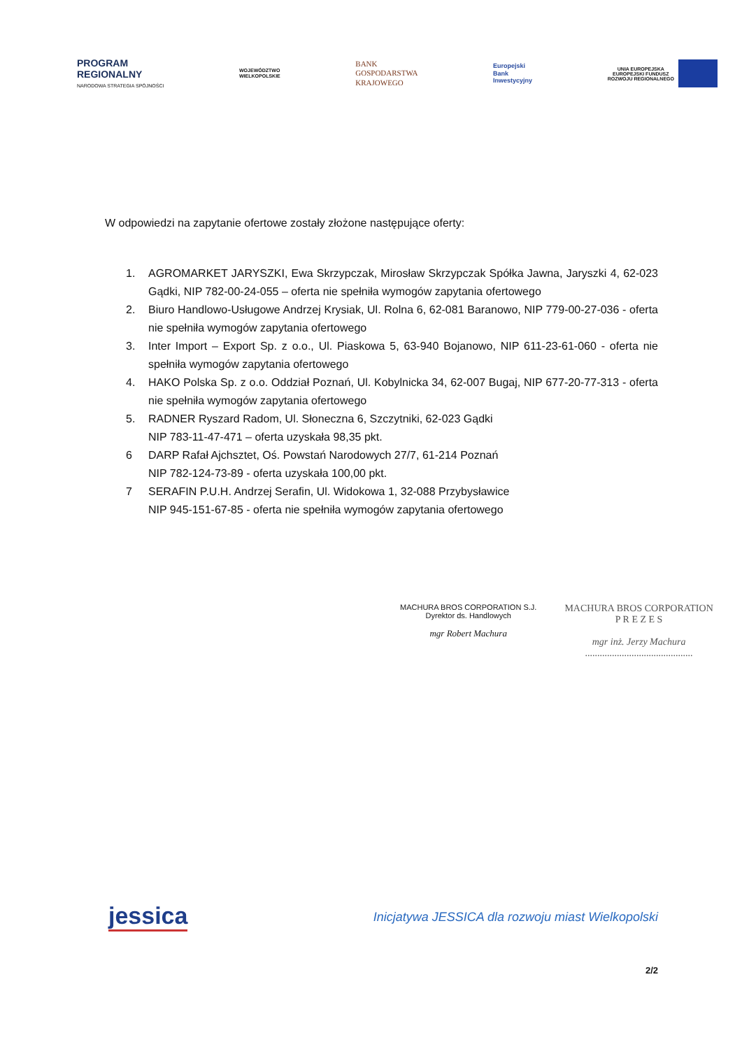PROGRAM
REGIONALNY
NARODOWA STRATEGIA SPÓJNOŚCI
WOJEWÓDZTWO
WIELKOPOLSKIE
BANK
GOSPODARSTWA
KRAJOWEGO
Europejski
Bank
Inwestycyjny
UNIA EUROPEJSKA
EUROPEJSKI FUNDUSZ
ROZWOJU REGIONALNEGO
W odpowiedzi na zapytanie ofertowe zostały złożone następujące oferty:
1. AGROMARKET JARYSZKI, Ewa Skrzypczak, Mirosław Skrzypczak Spółka Jawna, Jaryszki 4, 62-023 Gądki, NIP 782-00-24-055 – oferta nie spełniła wymogów zapytania ofertowego
2. Biuro Handlowo-Usługowe Andrzej Krysiak, Ul. Rolna 6, 62-081 Baranowo, NIP 779-00-27-036 - oferta nie spełniła wymogów zapytania ofertowego
3. Inter Import – Export Sp. z o.o., Ul. Piaskowa 5, 63-940 Bojanowo, NIP 611-23-61-060 - oferta nie spełniła wymogów zapytania ofertowego
4. HAKO Polska Sp. z o.o. Oddział Poznań, Ul. Kobylnicka 34, 62-007 Bugaj, NIP 677-20-77-313 - oferta nie spełniła wymogów zapytania ofertowego
5. RADNER Ryszard Radom, Ul. Słoneczna 6, Szczytniki, 62-023 Gądki
NIP 783-11-47-471 – oferta uzyskała 98,35 pkt.
6 DARP Rafał Ajchsztet, Oś. Powstań Narodowych 27/7, 61-214 Poznań
NIP 782-124-73-89 - oferta uzyskała 100,00 pkt.
7 SERAFIN P.U.H. Andrzej Serafin, Ul. Widokowa 1, 32-088 Przybysławice
NIP 945-151-67-85 - oferta nie spełniła wymogów zapytania ofertowego
MACHURA BROS CORPORATION S.J.
Dyrektor ds. Handlowych
mgr Robert Machura
MACHURA BROS CORPORATION
P R E Z E S
mgr inż. Jerzy Machura
............................................
jessica
Inicjatywa JESSICA dla rozwoju miast Wielkopolski
2/2